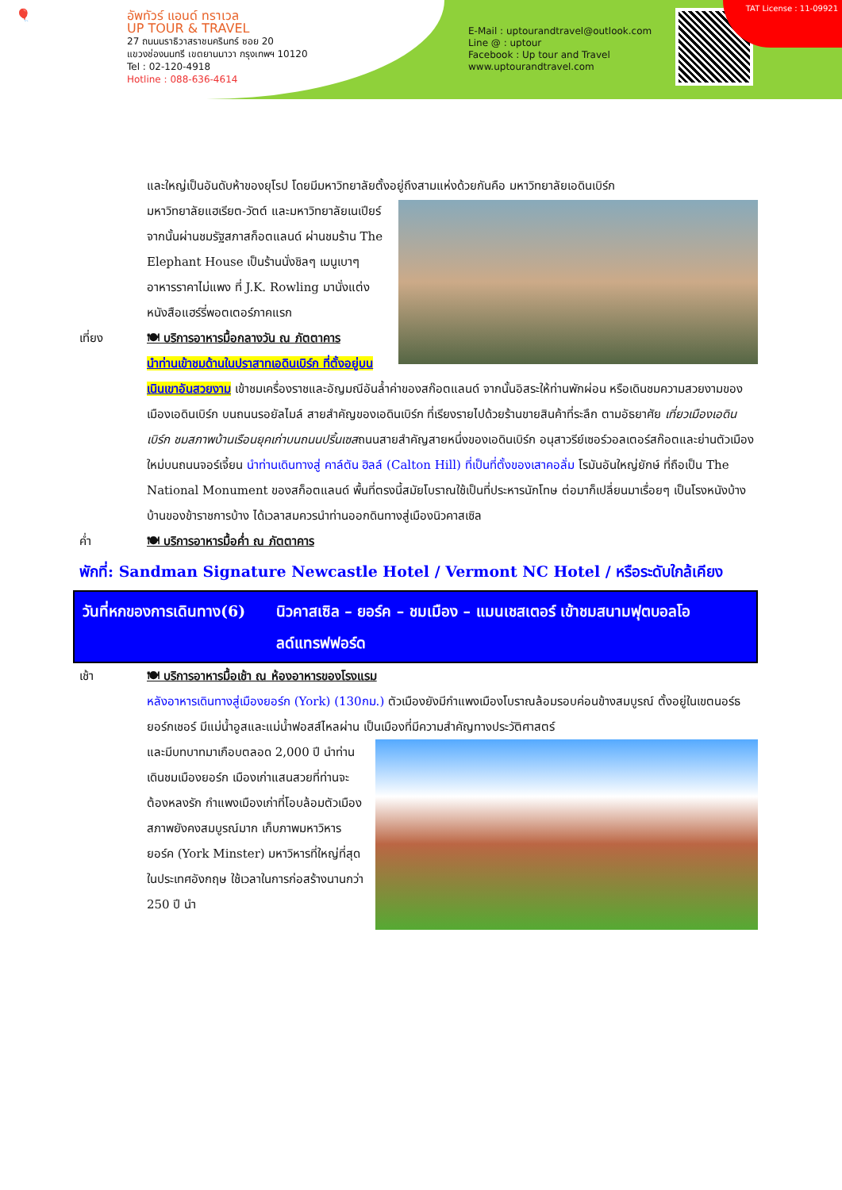🎈
อัพทัวร์ แอนด์ ทราเวล
UP TOUR & TRAVEL
27 ถนนนราธิวาสราชนครินทร์ ซอย 20
แขวงช่องนนทรี เขตยานนาวา กรุงเทพฯ 10120
Tel : 02-120-4918
Hotline : 088-636-4614
E-Mail : uptourandtravel@outlook.com
Line @ : uptour
Facebook : Up tour and Travel
www.uptourandtravel.com
TAT License : 11-09921
และใหญ่เป็นอันดับห้าของยุโรป โดยมีมหาวิทยาลัยตั้งอยู่ถึงสามแห่งด้วยกันคือ มหาวิทยาลัยเอดินเบิร์ก
มหาวิทยาลัยแฮเรียต-วัตต์ และมหาวิทยาลัยเนเปียร์ จากนั้นผ่านชมรัฐสภาสก็อตแลนด์ ผ่านชมร้าน The Elephant House เป็นร้านนั่งชิลๆ เมนูเบาๆ อาหารราคาไม่แพง ที่ J.K. Rowling มานั่งแต่งหนังสือแฮร์รี่พอตเตอร์ภาคแรก
เที่ยง 🍽 บริการอาหารมื้อกลางวัน ณ ภัตตาคาร
นำท่านเข้าชมด้านในปราสาทเอดินเบิร์ก ที่ตั้งอยู่บนเนินเขาอันสวยงาม เข้าชมเครื่องราชและอัญมณีอันล้ำค่าของสก๊อตแลนด์ จากนั้นอิสระให้ท่านพักผ่อน หรือเดินชมความสวยงามของเมืองเอดินเบิร์ก บนถนนรอยัลไมล์ สายสำคัญของเอดินเบิร์ก ที่เรียงรายไปด้วยร้านขายสินค้าที่ระลึก ตามอัธยาศัย เที่ยวเมืองเอดินเบิร์ก ชมสภาพบ้านเรือนยุคเก่าบนถนนปริ้นเซสถนนสายสำคัญสายหนึ่งของเอดินเบิร์ก อนุสาวรีย์เซอร์วอลเตอร์สก๊อตและย่านตัวเมืองใหม่บนถนนจอร์เจี้ยน นำท่านเดินทางสู่ คาล์ตัน ฮิลล์ (Calton Hill) ที่เป็นที่ตั้งของเสาคอลั่ม โรมันอันใหญ่ยักษ์ ที่ถือเป็น The National Monument ของสก็อตแลนด์ พื้นที่ตรงนี้สมัยโบราณใช้เป็นที่ประหารนักโทษ ต่อมาก็เปลี่ยนมาเรื่อยๆ เป็นโรงหนังบ้าง บ้านของข้าราชการบ้าง ได้เวลาสมควรนำท่านออกดินทางสู่เมืองนิวคาสเซิล
ค่ำ 🍽 บริการอาหารมื้อค่ำ ณ ภัตตาคาร
พักที่: Sandman Signature Newcastle Hotel / Vermont NC Hotel / หรือระดับใกล้เคียง
วันที่หกของการเดินทาง(6)
นิวคาสเซิล – ยอร์ค – ชมเมือง – แมนเชสเตอร์ เข้าชมสนามฟุตบอลโอลด์แทรฟฟอร์ด
เช้า 🍽 บริการอาหารมื้อเช้า ณ ห้องอาหารของโรงแรม
หลังอาหารเดินทางสู่เมืองยอร์ก (York) (130กม.) ตัวเมืองยังมีกำแพงเมืองโบราณล้อมรอบค่อนข้างสมบูรณ์ ตั้งอยู่ในเขตนอร์ธ ยอร์กเชอร์ มีแม่น้ำอูสและแม่น้ำฟอสส์ไหลผ่าน เป็นเมืองที่มีความสำคัญทางประวัติศาสตร์
และมีบทบาทมาเกือบตลอด 2,000 ปี นำท่านเดินชมเมืองยอร์ก เมืองเก่าแสนสวยที่ท่านจะต้องหลงรัก กำแพงเมืองเก่าที่โอบล้อมตัวเมืองสภาพยังคงสมบูรณ์มาก เก็บภาพมหาวิหารยอร์ค (York Minster) มหาวิหารที่ใหญ่ที่สุดในประเทศอังกฤษ ใช้เวลาในการก่อสร้างนานกว่า 250 ปี นำ